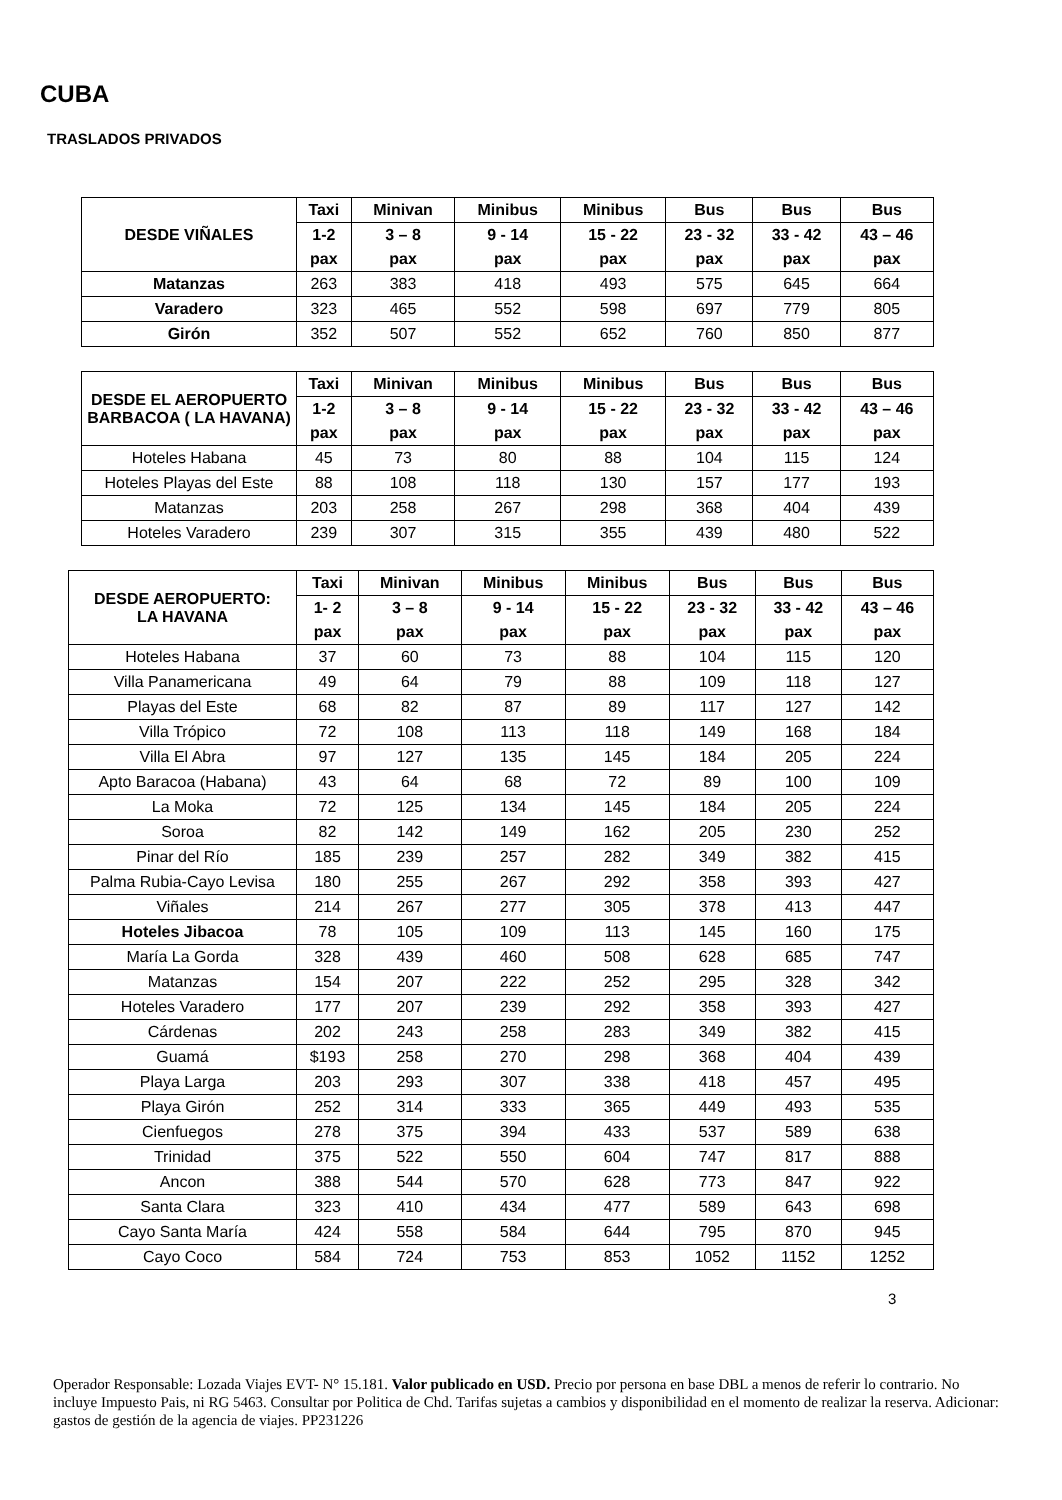CUBA
TRASLADOS PRIVADOS
| DESDE VIÑALES | Taxi | Minivan | Minibus | Minibus | Bus | Bus | Bus |
| --- | --- | --- | --- | --- | --- | --- | --- |
| | 1-2 | 3 – 8 | 9 - 14 | 15 - 22 | 23 - 32 | 33 - 42 | 43 – 46 |
| | pax | pax | pax | pax | pax | pax | pax |
| Matanzas | 263 | 383 | 418 | 493 | 575 | 645 | 664 |
| Varadero | 323 | 465 | 552 | 598 | 697 | 779 | 805 |
| Girón | 352 | 507 | 552 | 652 | 760 | 850 | 877 |
| DESDE EL AEROPUERTO BARBACOA ( LA HAVANA) | Taxi | Minivan | Minibus | Minibus | Bus | Bus | Bus |
| --- | --- | --- | --- | --- | --- | --- | --- |
| | 1-2 | 3 – 8 | 9 - 14 | 15 - 22 | 23 - 32 | 33 - 42 | 43 – 46 |
| | pax | pax | pax | pax | pax | pax | pax |
| Hoteles Habana | 45 | 73 | 80 | 88 | 104 | 115 | 124 |
| Hoteles Playas del Este | 88 | 108 | 118 | 130 | 157 | 177 | 193 |
| Matanzas | 203 | 258 | 267 | 298 | 368 | 404 | 439 |
| Hoteles Varadero | 239 | 307 | 315 | 355 | 439 | 480 | 522 |
| DESDE AEROPUERTO: LA HAVANA | Taxi | Minivan | Minibus | Minibus | Bus | Bus | Bus |
| --- | --- | --- | --- | --- | --- | --- | --- |
| | 1- 2 | 3 – 8 | 9 - 14 | 15 - 22 | 23 - 32 | 33 - 42 | 43 – 46 |
| | pax | pax | pax | pax | pax | pax | pax |
| Hoteles Habana | 37 | 60 | 73 | 88 | 104 | 115 | 120 |
| Villa Panamericana | 49 | 64 | 79 | 88 | 109 | 118 | 127 |
| Playas del Este | 68 | 82 | 87 | 89 | 117 | 127 | 142 |
| Villa Trópico | 72 | 108 | 113 | 118 | 149 | 168 | 184 |
| Villa El Abra | 97 | 127 | 135 | 145 | 184 | 205 | 224 |
| Apto Baracoa (Habana) | 43 | 64 | 68 | 72 | 89 | 100 | 109 |
| La Moka | 72 | 125 | 134 | 145 | 184 | 205 | 224 |
| Soroa | 82 | 142 | 149 | 162 | 205 | 230 | 252 |
| Pinar del Río | 185 | 239 | 257 | 282 | 349 | 382 | 415 |
| Palma Rubia-Cayo Levisa | 180 | 255 | 267 | 292 | 358 | 393 | 427 |
| Viñales | 214 | 267 | 277 | 305 | 378 | 413 | 447 |
| Hoteles Jibacoa | 78 | 105 | 109 | 113 | 145 | 160 | 175 |
| María La Gorda | 328 | 439 | 460 | 508 | 628 | 685 | 747 |
| Matanzas | 154 | 207 | 222 | 252 | 295 | 328 | 342 |
| Hoteles Varadero | 177 | 207 | 239 | 292 | 358 | 393 | 427 |
| Cárdenas | 202 | 243 | 258 | 283 | 349 | 382 | 415 |
| Guamá | $193 | 258 | 270 | 298 | 368 | 404 | 439 |
| Playa Larga | 203 | 293 | 307 | 338 | 418 | 457 | 495 |
| Playa Girón | 252 | 314 | 333 | 365 | 449 | 493 | 535 |
| Cienfuegos | 278 | 375 | 394 | 433 | 537 | 589 | 638 |
| Trinidad | 375 | 522 | 550 | 604 | 747 | 817 | 888 |
| Ancon | 388 | 544 | 570 | 628 | 773 | 847 | 922 |
| Santa Clara | 323 | 410 | 434 | 477 | 589 | 643 | 698 |
| Cayo Santa María | 424 | 558 | 584 | 644 | 795 | 870 | 945 |
| Cayo Coco | 584 | 724 | 753 | 853 | 1052 | 1152 | 1252 |
3
Operador Responsable: Lozada Viajes EVT- N° 15.181. Valor publicado en USD. Precio por persona en base DBL a menos de referir lo contrario. No incluye Impuesto Pais, ni RG 5463. Consultar por Politica de Chd. Tarifas sujetas a cambios y disponibilidad en el momento de realizar la reserva. Adicionar: gastos de gestión de la agencia de viajes. PP231226